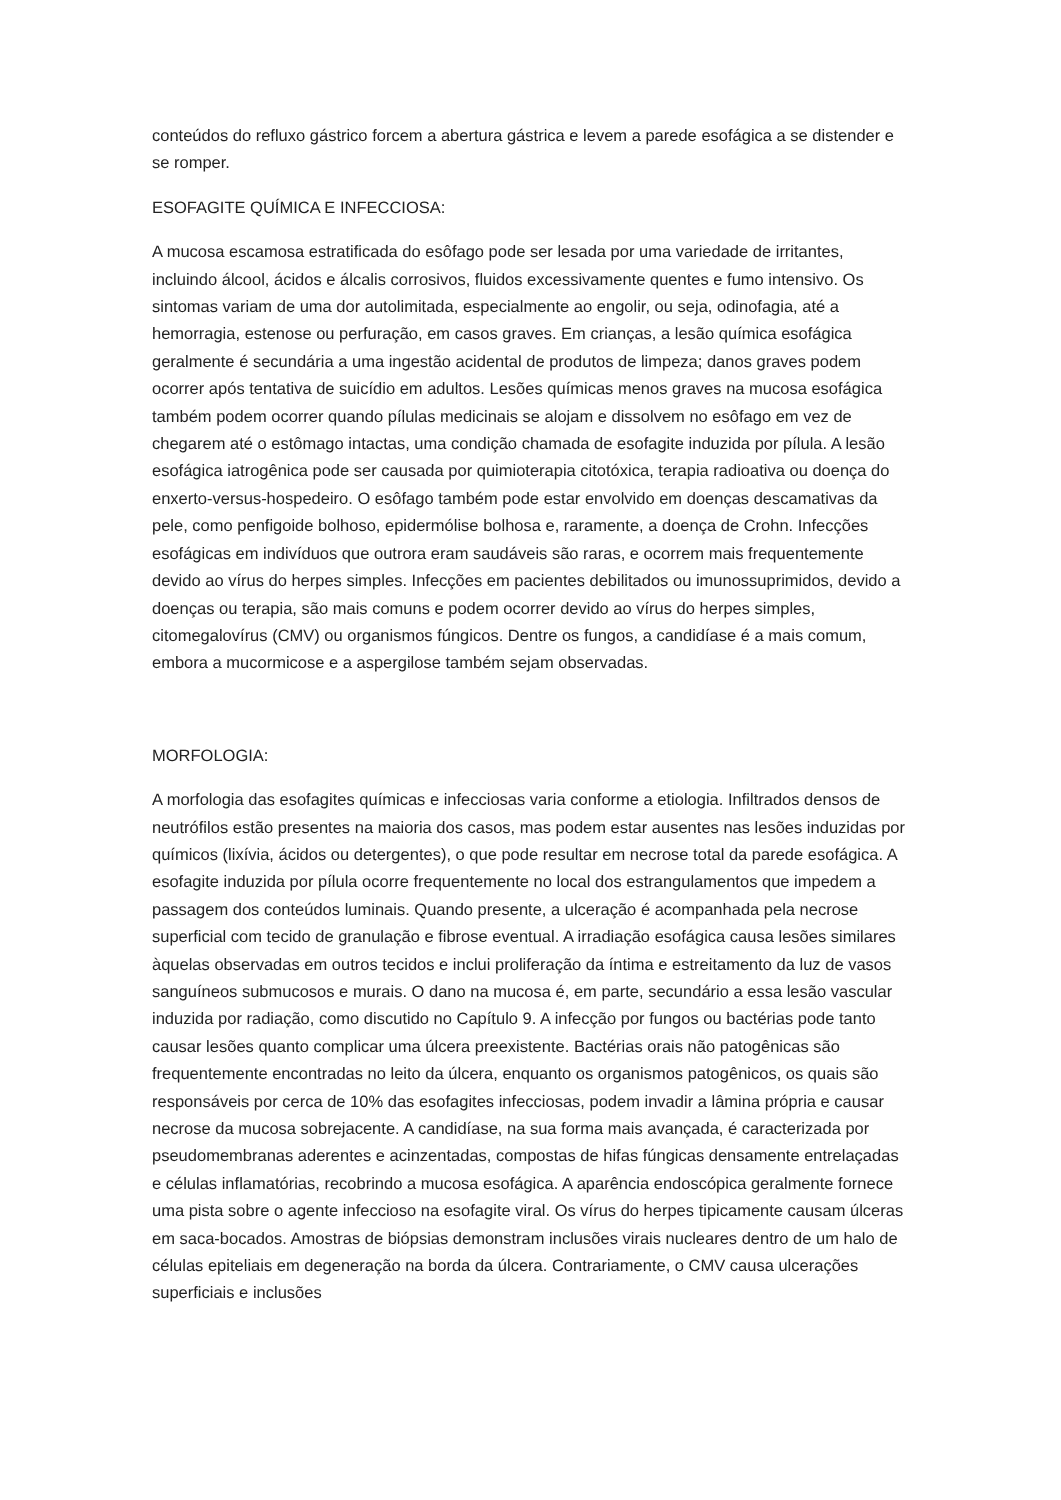conteúdos do refluxo gástrico forcem a abertura gástrica e levem a parede esofágica a se distender e se romper.
ESOFAGITE QUÍMICA E INFECCIOSA:
A mucosa escamosa estratificada do esôfago pode ser lesada por uma variedade de irritantes, incluindo álcool, ácidos e álcalis corrosivos, fluidos excessivamente quentes e fumo intensivo. Os sintomas variam de uma dor autolimitada, especialmente ao engolir, ou seja, odinofagia, até a hemorragia, estenose ou perfuração, em casos graves. Em crianças, a lesão química esofágica geralmente é secundária a uma ingestão acidental de produtos de limpeza; danos graves podem ocorrer após tentativa de suicídio em adultos. Lesões químicas menos graves na mucosa esofágica também podem ocorrer quando pílulas medicinais se alojam e dissolvem no esôfago em vez de chegarem até o estômago intactas, uma condição chamada de esofagite induzida por pílula. A lesão esofágica iatrogênica pode ser causada por quimioterapia citotóxica, terapia radioativa ou doença do enxerto-versus-hospedeiro. O esôfago também pode estar envolvido em doenças descamativas da pele, como penfigoide bolhoso, epidermólise bolhosa e, raramente, a doença de Crohn. Infecções esofágicas em indivíduos que outrora eram saudáveis são raras, e ocorrem mais frequentemente devido ao vírus do herpes simples. Infecções em pacientes debilitados ou imunossuprimidos, devido a doenças ou terapia, são mais comuns e podem ocorrer devido ao vírus do herpes simples, citomegalovírus (CMV) ou organismos fúngicos. Dentre os fungos, a candidíase é a mais comum, embora a mucormicose e a aspergilose também sejam observadas.
MORFOLOGIA:
A morfologia das esofagites químicas e infecciosas varia conforme a etiologia. Infiltrados densos de neutrófilos estão presentes na maioria dos casos, mas podem estar ausentes nas lesões induzidas por químicos (lixívia, ácidos ou detergentes), o que pode resultar em necrose total da parede esofágica. A esofagite induzida por pílula ocorre frequentemente no local dos estrangulamentos que impedem a passagem dos conteúdos luminais. Quando presente, a ulceração é acompanhada pela necrose superficial com tecido de granulação e fibrose eventual. A irradiação esofágica causa lesões similares àquelas observadas em outros tecidos e inclui proliferação da íntima e estreitamento da luz de vasos sanguíneos submucosos e murais. O dano na mucosa é, em parte, secundário a essa lesão vascular induzida por radiação, como discutido no Capítulo 9. A infecção por fungos ou bactérias pode tanto causar lesões quanto complicar uma úlcera preexistente. Bactérias orais não patogênicas são frequentemente encontradas no leito da úlcera, enquanto os organismos patogênicos, os quais são responsáveis por cerca de 10% das esofagites infecciosas, podem invadir a lâmina própria e causar necrose da mucosa sobrejacente. A candidíase, na sua forma mais avançada, é caracterizada por pseudomembranas aderentes e acinzentadas, compostas de hifas fúngicas densamente entrelaçadas e células inflamatórias, recobrindo a mucosa esofágica. A aparência endoscópica geralmente fornece uma pista sobre o agente infeccioso na esofagite viral. Os vírus do herpes tipicamente causam úlceras em saca-bocados. Amostras de biópsias demonstram inclusões virais nucleares dentro de um halo de células epiteliais em degeneração na borda da úlcera. Contrariamente, o CMV causa ulcerações superficiais e inclusões